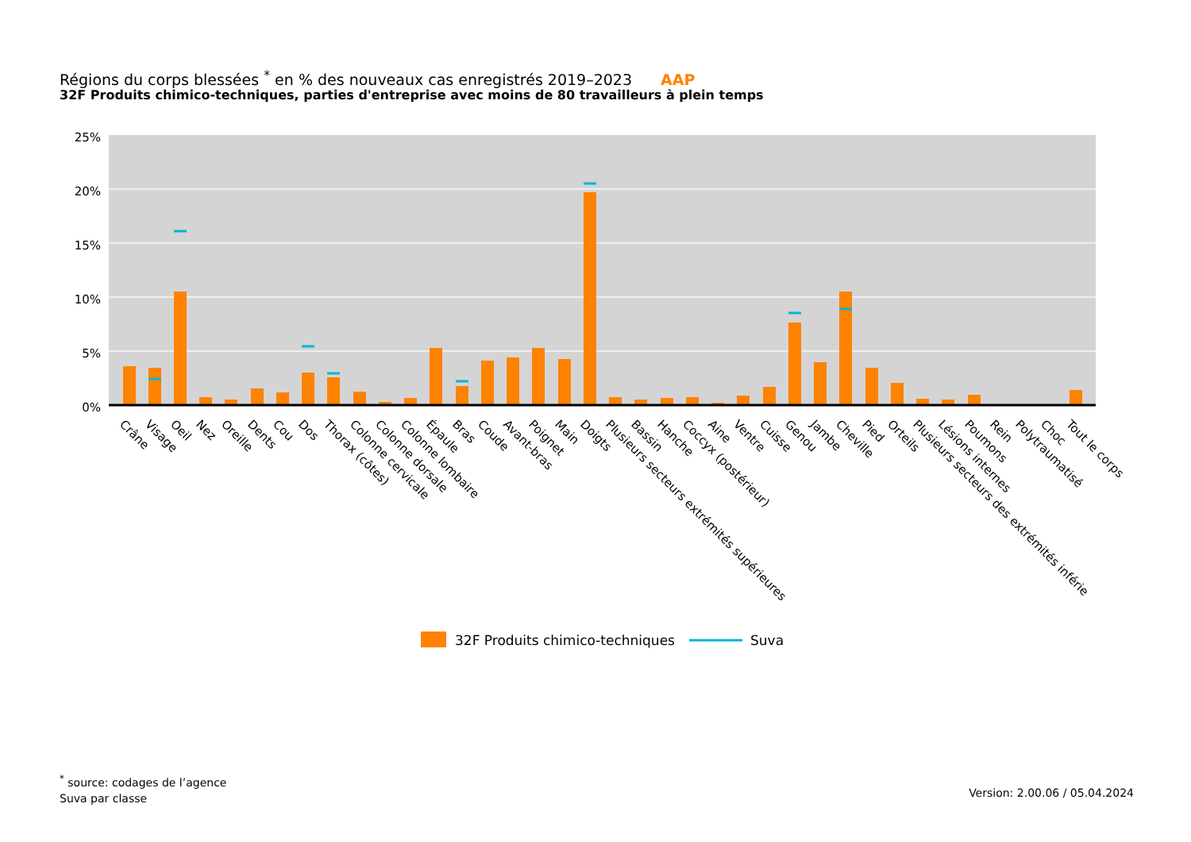Régions du corps blessées <sup>*</sup> en % des nouveaux cas enregistrés 2019–2023 AAP
32F Produits chimico-techniques, parties d'entreprise avec moins de 80 travailleurs à plein temps
25%
20%
15%
10%
5%
0%
Crâne
Visage
Oeil
Nez
Oreille
Dents
Cou
Dos
Thorax (côtes)
Colonne cervicale
Colonne dorsale
Colonne lombaire
Épaule
Bras
Coude
Avant-bras
Poignet
Main
Doigts
Plusieurs secteurs extrémités supérieures
Bassin
Hanche
Coccyx (postérieur)
Aine
Ventre
Cuisse
Genou
Jambe
Cheville
Pied
Orteils
Plusieurs secteurs des extrémités inférie
Lésions internes
Poumons
Rein
Polytraumatisé
Choc
Tout le corps
32F Produits chimico-techniques
Suva
<sup>*</sup> source: codages de l’agence
Suva par classe
Version: 2.00.06 / 05.04.2024